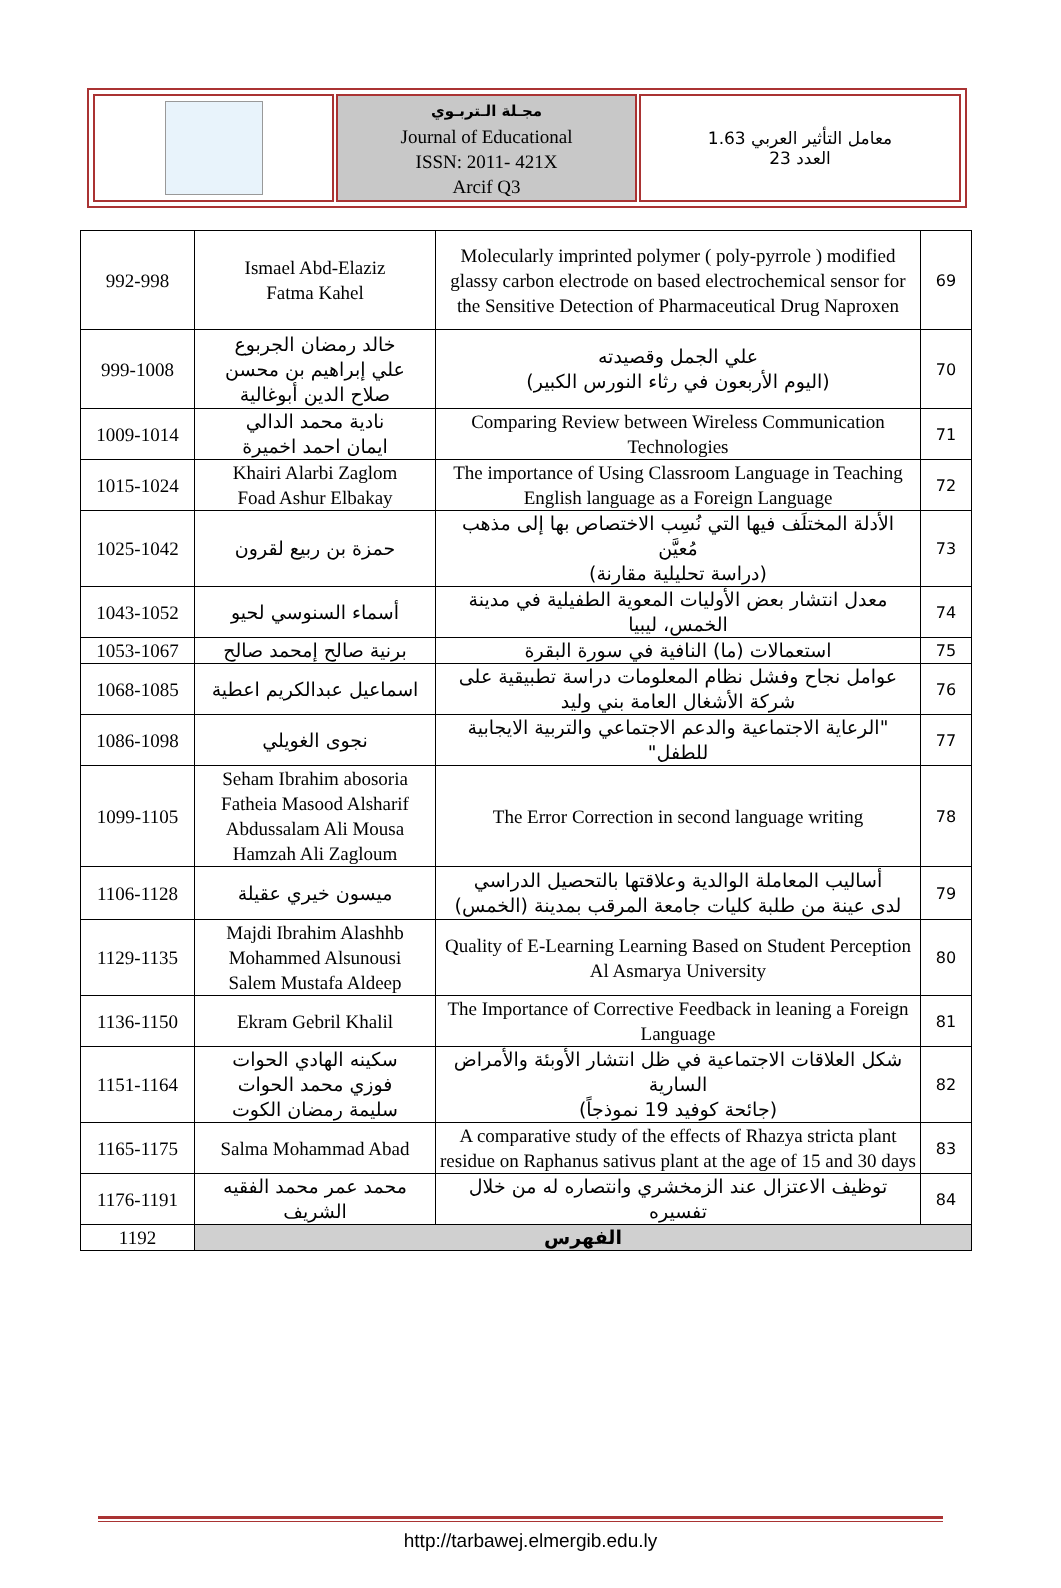| | مجـلة الـتربـوي Journal of Educational ISSN: 2011- 421X Arcif Q3 | معامل التأثير العربي 1.63 العدد 23 |
| 992-998 | Ismael Abd-Elaziz Fatma Kahel | Molecularly imprinted polymer ( poly-pyrrole ) modified glassy carbon electrode on based electrochemical sensor for the Sensitive Detection of Pharmaceutical Drug Naproxen | 69 |
| 999-1008 | خالد رمضان الجربوع علي إبراهيم بن محسن صلاح الدين أبوغالية | علي الجمل وقصيدته (اليوم الأربعون في رثاء النورس الكبير) | 70 |
| 1009-1014 | نادية محمد الدالي ايمان احمد اخميرة | Comparing Review between Wireless Communication Technologies | 71 |
| 1015-1024 | Khairi Alarbi Zaglom Foad Ashur Elbakay | The importance of Using Classroom Language in Teaching English language as a Foreign Language | 72 |
| 1025-1042 | حمزة بن ربيع لقرون | الأدلة المختلَف فيها التي نُسِب الاختصاص بها إلى مذهب مُعيَّن (دراسة تحليلية مقارنة) | 73 |
| 1043-1052 | أسماء السنوسي لحيو | معدل انتشار بعض الأوليات المعوية الطفيلية في مدينة الخمس، ليبيا | 74 |
| 1053-1067 | برنية صالح إمحمد صالح | استعمالات (ما) النافية في سورة البقرة | 75 |
| 1068-1085 | اسماعيل عبدالكريم اعطية | عوامل نجاح وفشل نظام المعلومات دراسة تطبيقية على شركة الأشغال العامة بني وليد | 76 |
| 1086-1098 | نجوى الغويلي | "الرعاية الاجتماعية والدعم الاجتماعي والتربية الايجابية للطفل" | 77 |
| 1099-1105 | Seham Ibrahim abosoria Fatheia Masood Alsharif Abdussalam Ali Mousa Hamzah Ali Zagloum | The Error Correction in second language writing | 78 |
| 1106-1128 | ميسون خيري عقيلة | أساليب المعاملة الوالدية وعلاقتها بالتحصيل الدراسي لدى عينة من طلبة كليات جامعة المرقب بمدينة (الخمس) | 79 |
| 1129-1135 | Majdi Ibrahim Alashhb Mohammed Alsunousi Salem Mustafa Aldeep | Quality of E-Learning Learning Based on Student Perception Al Asmarya University | 80 |
| 1136-1150 | Ekram Gebril Khalil | The Importance of Corrective Feedback in leaning a Foreign Language | 81 |
| 1151-1164 | سكينه الهادي الحوات فوزي محمد الحوات سليمة رمضان الكوت | شكل العلاقات الاجتماعية في ظل انتشار الأوبئة والأمراض السارية (جائحة كوفيد 19 نموذجاً) | 82 |
| 1165-1175 | Salma Mohammad Abad | A comparative study of the effects of Rhazya stricta plant residue on Raphanus sativus plant at the age of 15 and 30 days | 83 |
| 1176-1191 | محمد عمر محمد الفقيه الشريف | توظيف الاعتزال عند الزمخشري وانتصاره له من خلال تفسيره | 84 |
| 1192 | الفهرس | | |
http://tarbawej.elmergib.edu.ly